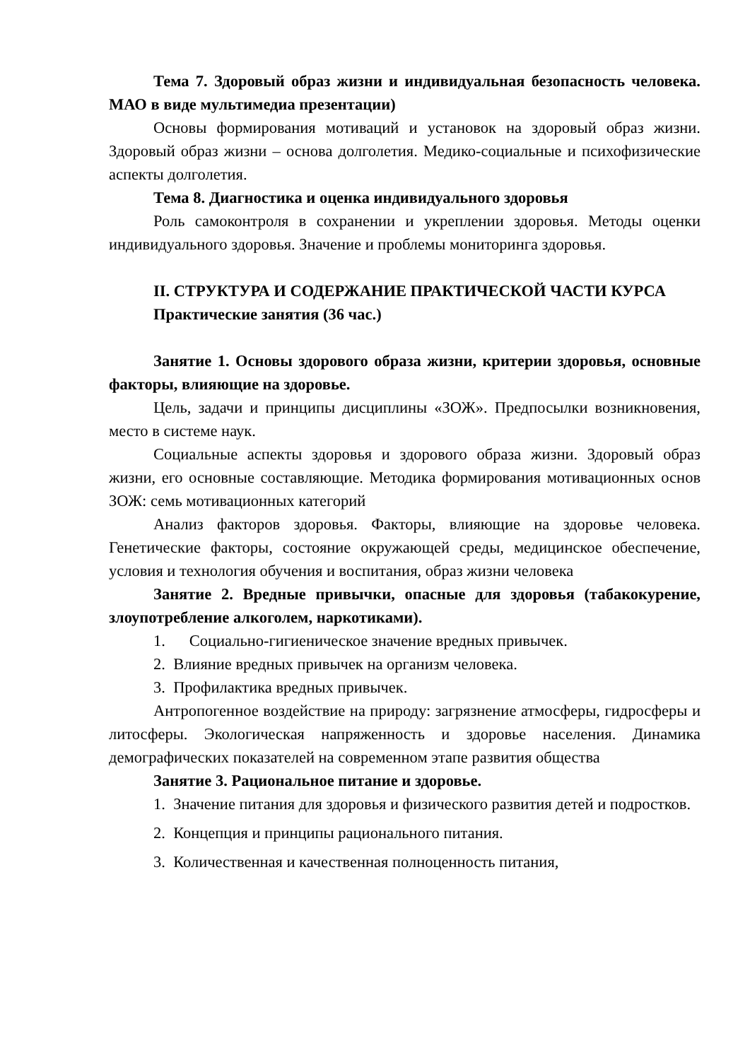Тема 7. Здоровый образ жизни и индивидуальная безопасность человека. МАО в виде мультимедиа презентации)
Основы формирования мотиваций и установок на здоровый образ жизни. Здоровый образ жизни – основа долголетия. Медико-социальные и психофизические аспекты долголетия.
Тема 8. Диагностика и оценка индивидуального здоровья
Роль самоконтроля в сохранении и укреплении здоровья. Методы оценки индивидуального здоровья. Значение и проблемы мониторинга здоровья.
II. СТРУКТУРА И СОДЕРЖАНИЕ ПРАКТИЧЕСКОЙ ЧАСТИ КУРСА
Практические занятия (36 час.)
Занятие 1. Основы здорового образа жизни, критерии здоровья, основные факторы, влияющие на здоровье.
Цель, задачи и принципы дисциплины «ЗОЖ». Предпосылки возникновения, место в системе наук.
Социальные аспекты здоровья и здорового образа жизни. Здоровый образ жизни, его основные составляющие. Методика формирования мотивационных основ ЗОЖ: семь мотивационных категорий
Анализ факторов здоровья. Факторы, влияющие на здоровье человека. Генетические факторы, состояние окружающей среды, медицинское обеспечение, условия и технология обучения и воспитания, образ жизни человека
Занятие 2. Вредные привычки, опасные для здоровья (табакокурение, злоупотребление алкоголем, наркотиками).
1. Социально-гигиеническое значение вредных привычек.
2. Влияние вредных привычек на организм человека.
3. Профилактика вредных привычек.
Антропогенное воздействие на природу: загрязнение атмосферы, гидросферы и литосферы. Экологическая напряженность и здоровье населения. Динамика демографических показателей на современном этапе развития общества
Занятие 3. Рациональное питание и здоровье.
1. Значение питания для здоровья и физического развития детей и подростков.
2. Концепция и принципы рационального питания.
3. Количественная и качественная полноценность питания,